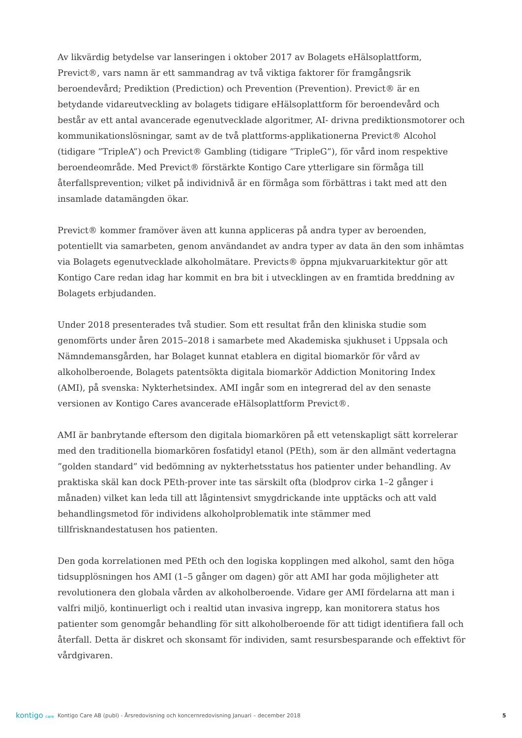Av likvärdig betydelse var lanseringen i oktober 2017 av Bolagets eHälsoplattform, Previct®, vars namn är ett sammandrag av två viktiga faktorer för framgångsrik beroendevård; Prediktion (Prediction) och Prevention (Prevention). Previct® är en betydande vidareutveckling av bolagets tidigare eHälsoplattform för beroendevård och består av ett antal avancerade egenutvecklade algoritmer, AI- drivna prediktionsmotorer och kommunikationslösningar, samt av de två plattforms-applikationerna Previct® Alcohol (tidigare ”TripleA”) och Previct® Gambling (tidigare ”TripleG”), för vård inom respektive beroendeområde. Med Previct® förstärkte Kontigo Care ytterligare sin förmåga till återfallsprevention; vilket på individnivå är en förmåga som förbättras i takt med att den insamlade datamängden ökar.
Previct® kommer framöver även att kunna appliceras på andra typer av beroenden, potentiellt via samarbeten, genom användandet av andra typer av data än den som inhämtas via Bolagets egenutvecklade alkoholmätare. Previcts® öppna mjukvaruarkitektur gör att Kontigo Care redan idag har kommit en bra bit i utvecklingen av en framtida breddning av Bolagets erbjudanden.
Under 2018 presenterades två studier. Som ett resultat från den kliniska studie som genomförts under åren 2015–2018 i samarbete med Akademiska sjukhuset i Uppsala och Nämndemansgården, har Bolaget kunnat etablera en digital biomarkör för vård av alkoholberoende, Bolagets patentsökta digitala biomarkör Addiction Monitoring Index (AMI), på svenska: Nykterhetsindex. AMI ingår som en integrerad del av den senaste versionen av Kontigo Cares avancerade eHälsoplattform Previct®.
AMI är banbrytande eftersom den digitala biomarkören på ett vetenskapligt sätt korrelerar med den traditionella biomarkören fosfatidyl etanol (PEth), som är den allmänt vedertagna ”golden standard” vid bedömning av nykterhetsstatus hos patienter under behandling. Av praktiska skäl kan dock PEth-prover inte tas särskilt ofta (blodprov cirka 1–2 gånger i månaden) vilket kan leda till att lågintensivt smygdrickande inte upptäcks och att vald behandlingsmetod för individens alkoholproblematik inte stämmer med tillfrisknandestatusen hos patienten.
Den goda korrelationen med PEth och den logiska kopplingen med alkohol, samt den höga tidsupplösningen hos AMI (1–5 gånger om dagen) gör att AMI har goda möjligheter att revolutionera den globala vården av alkoholberoende. Vidare ger AMI fördelarna att man i valfri miljö, kontinuerligt och i realtid utan invasiva ingrepp, kan monitorera status hos patienter som genomgår behandling för sitt alkoholberoende för att tidigt identifiera fall och återfall. Detta är diskret och skonsamt för individen, samt resursbesparande och effektivt för vårdgivaren.
kontigo care
Kontigo Care AB (publ) - Årsredovisning och koncernredovisning Januari – december 2018
5